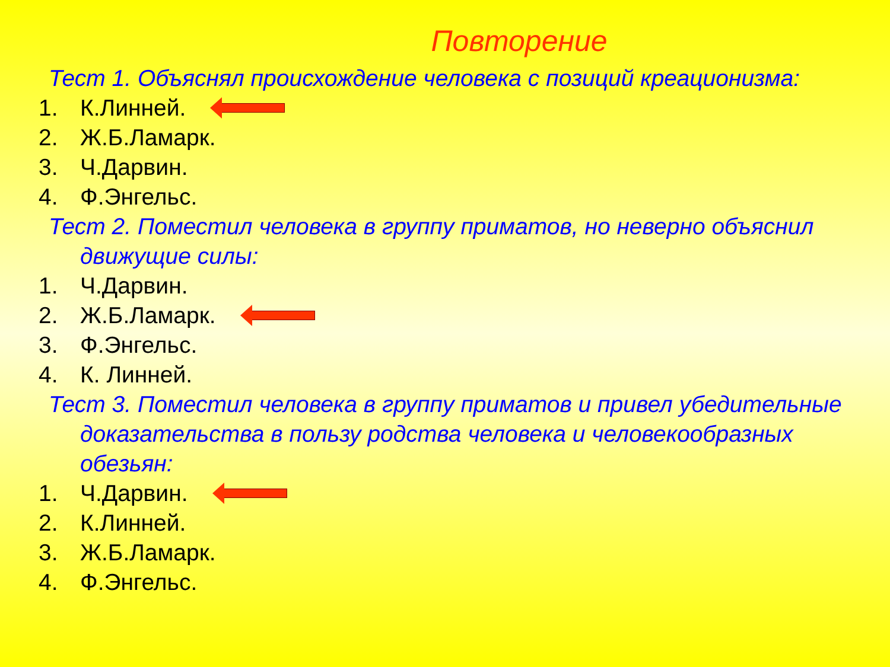Повторение
Тест 1. Объяснял происхождение человека с позиций креационизма:
1. К.Линней.
2. Ж.Б.Ламарк.
3. Ч.Дарвин.
4. Ф.Энгельс.
Тест 2. Поместил человека в группу приматов, но неверно объяснил движущие силы:
1. Ч.Дарвин.
2. Ж.Б.Ламарк.
3. Ф.Энгельс.
4. К. Линней.
Тест 3. Поместил человека в группу приматов и привел убедительные доказательства в пользу родства человека и человекообразных обезьян:
1. Ч.Дарвин.
2. К.Линней.
3. Ж.Б.Ламарк.
4. Ф.Энгельс.